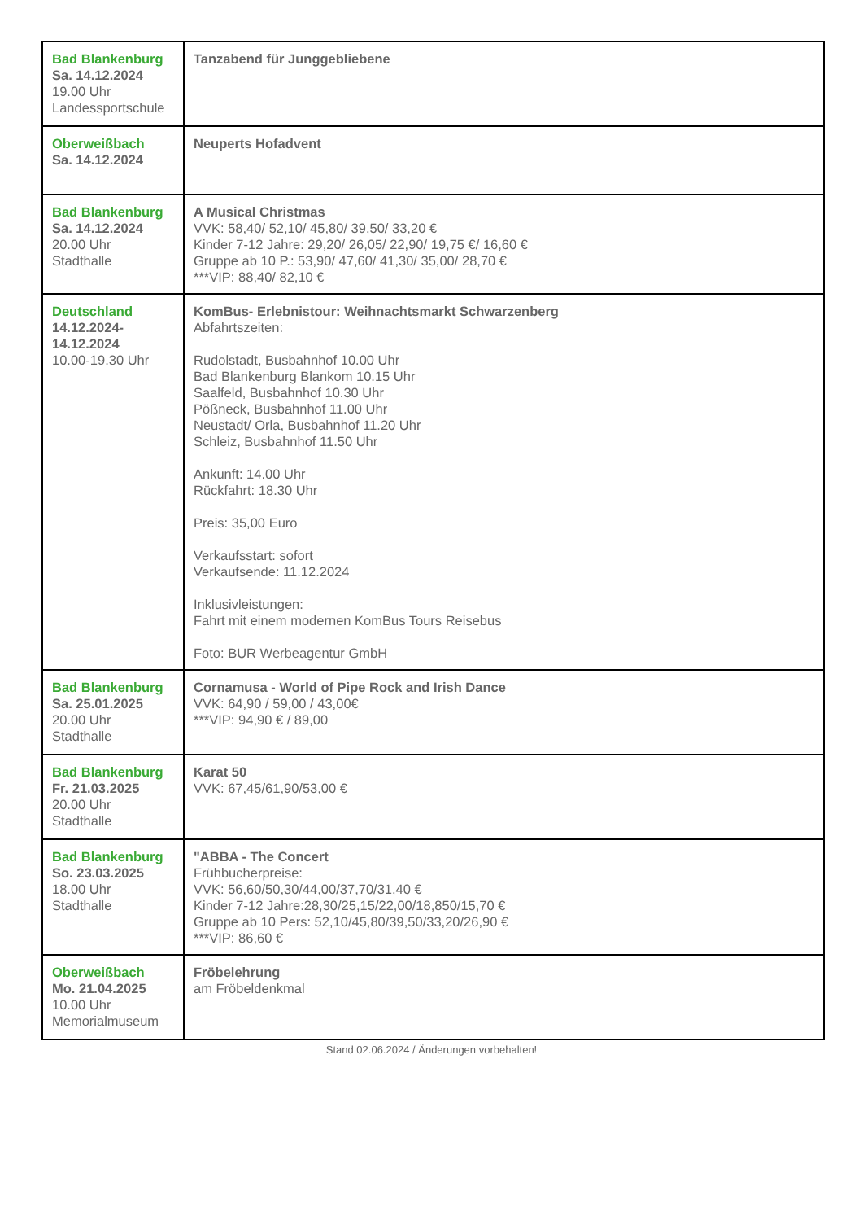| Bad Blankenburg Sa. 14.12.2024 19.00 Uhr Landessportschule | Tanzabend für Junggebliebene |
| Oberweißbach Sa. 14.12.2024 | Neuperts Hofadvent |
| Bad Blankenburg Sa. 14.12.2024 20.00 Uhr Stadthalle | A Musical Christmas VVK: 58,40/ 52,10/ 45,80/ 39,50/ 33,20 € Kinder 7-12 Jahre: 29,20/ 26,05/ 22,90/ 19,75 €/ 16,60 € Gruppe ab 10 P.: 53,90/ 47,60/ 41,30/ 35,00/ 28,70 € ***VIP: 88,40/ 82,10 € |
| Deutschland 14.12.2024- 14.12.2024 10.00-19.30 Uhr | KomBus- Erlebnistour: Weihnachtsmarkt Schwarzenberg Abfahrtszeiten: Rudolstadt, Busbahnhof 10.00 Uhr Bad Blankenburg Blankom 10.15 Uhr Saalfeld, Busbahnhof 10.30 Uhr Pößneck, Busbahnhof 11.00 Uhr Neustadt/ Orla, Busbahnhof 11.20 Uhr Schleiz, Busbahnhof 11.50 Uhr Ankunft: 14.00 Uhr Rückfahrt: 18.30 Uhr Preis: 35,00 Euro Verkaufsstart: sofort Verkaufsende: 11.12.2024 Inklusivleistungen: Fahrt mit einem modernen KomBus Tours Reisebus Foto: BUR Werbeagentur GmbH |
| Bad Blankenburg Sa. 25.01.2025 20.00 Uhr Stadthalle | Cornamusa - World of Pipe Rock and Irish Dance VVK: 64,90 / 59,00 / 43,00€ ***VIP: 94,90 € / 89,00 |
| Bad Blankenburg Fr. 21.03.2025 20.00 Uhr Stadthalle | Karat 50 VVK: 67,45/61,90/53,00 € |
| Bad Blankenburg So. 23.03.2025 18.00 Uhr Stadthalle | "ABBA - The Concert Frühbucherpreise: VVK: 56,60/50,30/44,00/37,70/31,40 € Kinder 7-12 Jahre:28,30/25,15/22,00/18,850/15,70 € Gruppe ab 10 Pers: 52,10/45,80/39,50/33,20/26,90 € ***VIP: 86,60 € |
| Oberweißbach Mo. 21.04.2025 10.00 Uhr Memorialmuseum | Fröbelehrung am Fröbeldenkmal |
Stand 02.06.2024 / Änderungen vorbehalten!